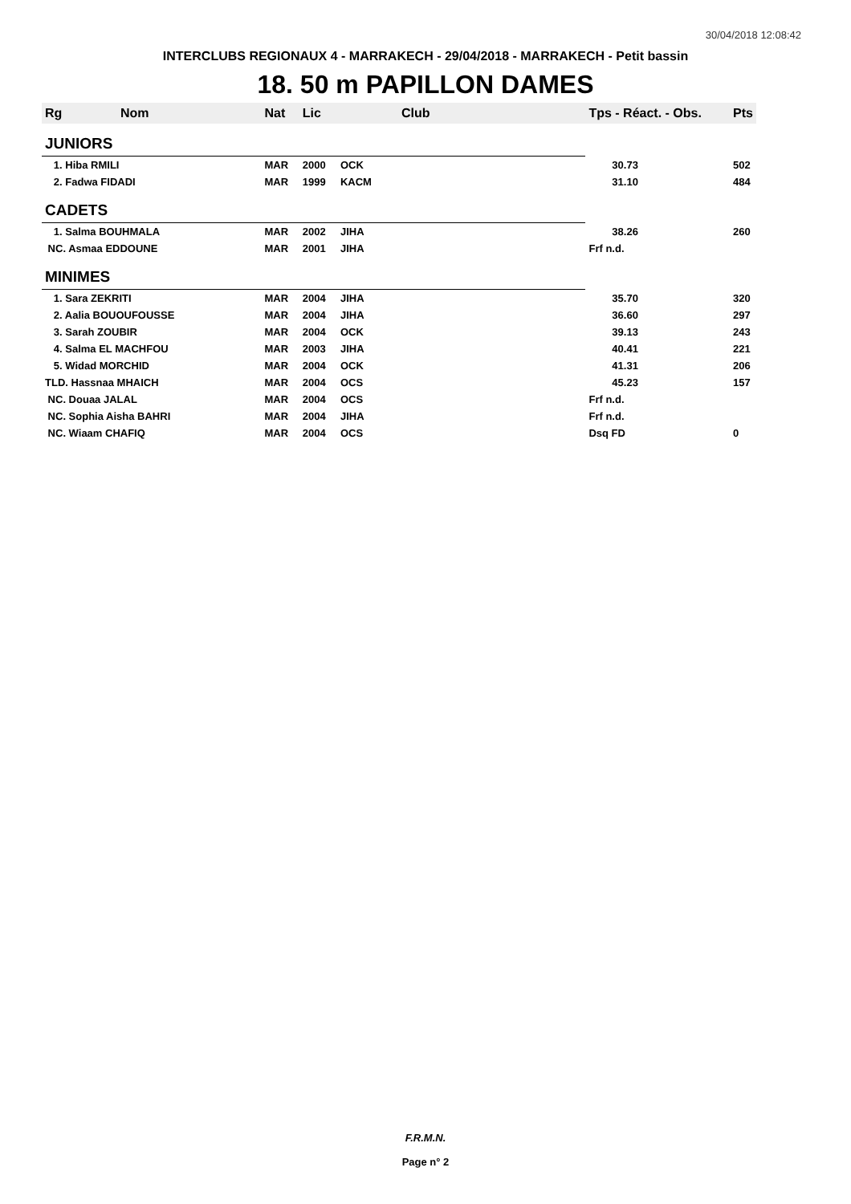30/04/2018 12:08:42
INTERCLUBS REGIONAUX 4 - MARRAKECH - 29/04/2018 - MARRAKECH - Petit bassin
18. 50 m PAPILLON DAMES
| Rg | Nom | Nat | Lic | Club | Tps - Réact. - Obs. | Pts |
| --- | --- | --- | --- | --- | --- | --- |
| JUNIORS | | | | | | |
| 1. Hiba RMILI | | MAR | 2000 | OCK | 30.73 | 502 |
| 2. Fadwa FIDADI | | MAR | 1999 | KACM | 31.10 | 484 |
| CADETS | | | | | | |
| 1. Salma BOUHMALA | | MAR | 2002 | JIHA | 38.26 | 260 |
| NC. Asmaa EDDOUNE | | MAR | 2001 | JIHA | Frf n.d. | |
| MINIMES | | | | | | |
| 1. Sara ZEKRITI | | MAR | 2004 | JIHA | 35.70 | 320 |
| 2. Aalia BOUOUFOUSSE | | MAR | 2004 | JIHA | 36.60 | 297 |
| 3. Sarah ZOUBIR | | MAR | 2004 | OCK | 39.13 | 243 |
| 4. Salma EL MACHFOU | | MAR | 2003 | JIHA | 40.41 | 221 |
| 5. Widad MORCHID | | MAR | 2004 | OCK | 41.31 | 206 |
| TLD. Hassnaa MHAICH | | MAR | 2004 | OCS | 45.23 | 157 |
| NC. Douaa JALAL | | MAR | 2004 | OCS | Frf n.d. | |
| NC. Sophia Aisha BAHRI | | MAR | 2004 | JIHA | Frf n.d. | |
| NC. Wiaam CHAFIQ | | MAR | 2004 | OCS | Dsq FD | 0 |
F.R.M.N.
Page n° 2